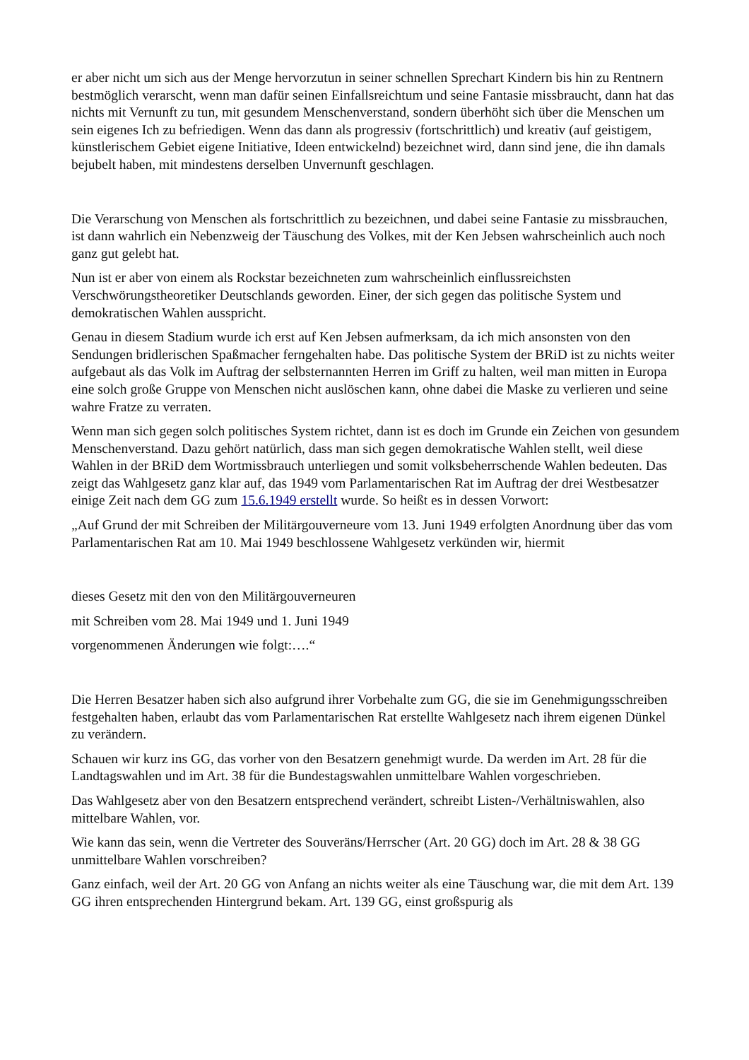er aber nicht um sich aus der Menge hervorzutun in seiner schnellen Sprechart Kindern bis hin zu Rentnern bestmöglich verarscht, wenn man dafür seinen Einfallsreichtum und seine Fantasie missbraucht, dann hat das nichts mit Vernunft zu tun, mit gesundem Menschenverstand, sondern überhöht sich über die Menschen um sein eigenes Ich zu befriedigen. Wenn das dann als progressiv (fortschrittlich) und kreativ (auf geistigem, künstlerischem Gebiet eigene Initiative, Ideen entwickelnd) bezeichnet wird, dann sind jene, die ihn damals bejubelt haben, mit mindestens derselben Unvernunft geschlagen.
Die Verarschung von Menschen als fortschrittlich zu bezeichnen, und dabei seine Fantasie zu missbrauchen, ist dann wahrlich ein Nebenzweig der Täuschung des Volkes, mit der Ken Jebsen wahrscheinlich auch noch ganz gut gelebt hat.
Nun ist er aber von einem als Rockstar bezeichneten zum wahrscheinlich einflussreichsten Verschwörungstheoretiker Deutschlands geworden. Einer, der sich gegen das politische System und demokratischen Wahlen ausspricht.
Genau in diesem Stadium wurde ich erst auf Ken Jebsen aufmerksam, da ich mich ansonsten von den Sendungen bridlerischen Spaßmacher ferngehalten habe. Das politische System der BRiD ist zu nichts weiter aufgebaut als das Volk im Auftrag der selbsternannten Herren im Griff zu halten, weil man mitten in Europa eine solch große Gruppe von Menschen nicht auslöschen kann, ohne dabei die Maske zu verlieren und seine wahre Fratze zu verraten.
Wenn man sich gegen solch politisches System richtet, dann ist es doch im Grunde ein Zeichen von gesundem Menschenverstand. Dazu gehört natürlich, dass man sich gegen demokratische Wahlen stellt, weil diese Wahlen in der BRiD dem Wortmissbrauch unterliegen und somit volksbeherrschende Wahlen bedeuten. Das zeigt das Wahlgesetz ganz klar auf, das 1949 vom Parlamentarischen Rat im Auftrag der drei Westbesatzer einige Zeit nach dem GG zum 15.6.1949 erstellt wurde. So heißt es in dessen Vorwort:
„Auf Grund der mit Schreiben der Militärgouverneure vom 13. Juni 1949 erfolgten Anordnung über das vom Parlamentarischen Rat am 10. Mai 1949 beschlossene Wahlgesetz verkünden wir, hiermit
dieses Gesetz mit den von den Militärgouverneuren
mit Schreiben vom 28. Mai 1949 und 1. Juni 1949
vorgenommenen Änderungen wie folgt:….“
Die Herren Besatzer haben sich also aufgrund ihrer Vorbehalte zum GG, die sie im Genehmigungsschreiben festgehalten haben, erlaubt das vom Parlamentarischen Rat erstellte Wahlgesetz nach ihrem eigenen Dünkel zu verändern.
Schauen wir kurz ins GG, das vorher von den Besatzern genehmigt wurde. Da werden im Art. 28 für die Landtagswahlen und im Art. 38 für die Bundestagswahlen unmittelbare Wahlen vorgeschrieben.
Das Wahlgesetz aber von den Besatzern entsprechend verändert, schreibt Listen-/Verhältniswahlen, also mittelbare Wahlen, vor.
Wie kann das sein, wenn die Vertreter des Souveräns/Herrscher (Art. 20 GG) doch im Art. 28 & 38 GG unmittelbare Wahlen vorschreiben?
Ganz einfach, weil der Art. 20 GG von Anfang an nichts weiter als eine Täuschung war, die mit dem Art. 139 GG ihren entsprechenden Hintergrund bekam. Art. 139 GG, einst großspurig als